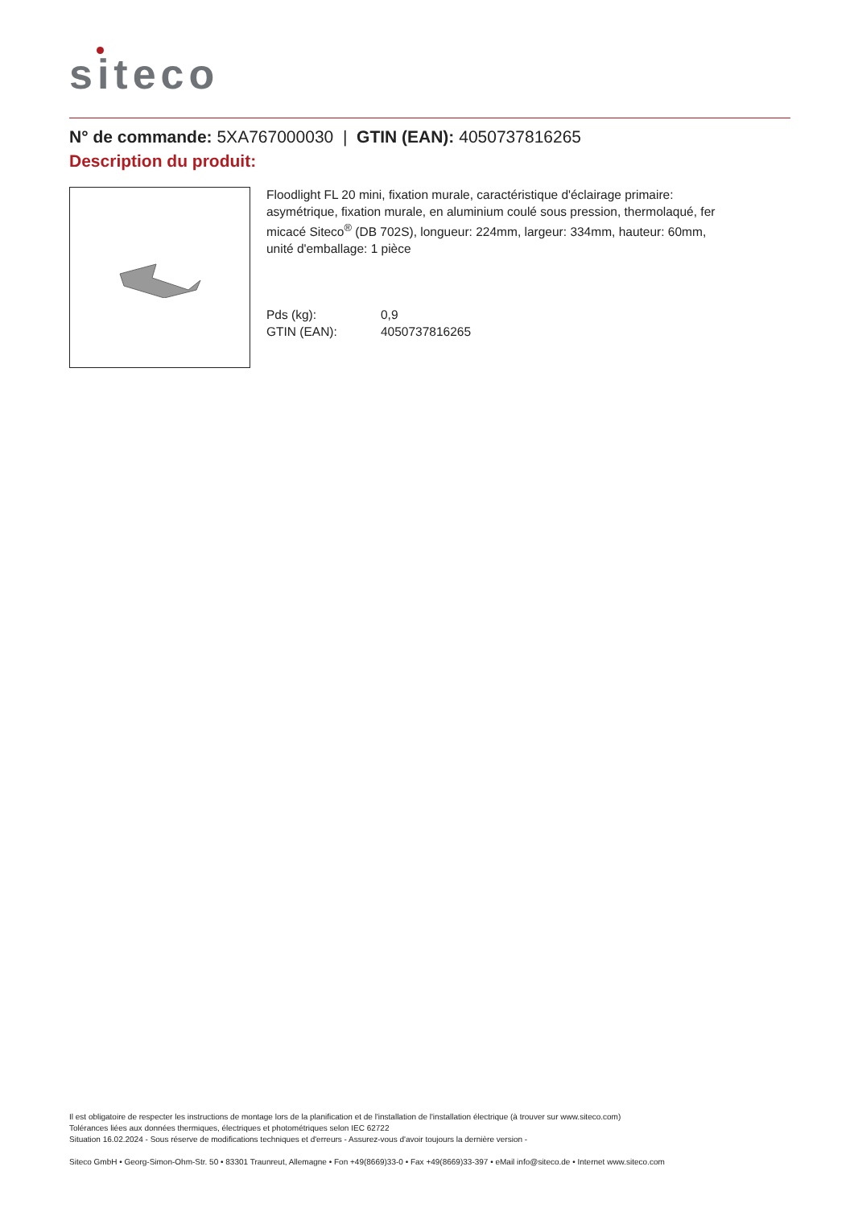siteco
N° de commande: 5XA767000030 | GTIN (EAN): 4050737816265
Description du produit:
Floodlight FL 20 mini, fixation murale, caractéristique d'éclairage primaire: asymétrique, fixation murale, en aluminium coulé sous pression, thermolaqué, fer micacé Siteco<sup>®</sup> (DB 702S), longueur: 224mm, largeur: 334mm, hauteur: 60mm, unité d'emballage: 1 pièce
Pds (kg): 0,9 GTIN (EAN): 4050737816265
Il est obligatoire de respecter les instructions de montage lors de la planification et de l'installation de l'installation électrique (à trouver sur www.siteco.com)
Tolérances liées aux données thermiques, électriques et photométriques selon IEC 62722
Situation 16.02.2024 - Sous réserve de modifications techniques et d'erreurs - Assurez-vous d'avoir toujours la dernière version -
Siteco GmbH • Georg-Simon-Ohm-Str. 50 • 83301 Traunreut, Allemagne • Fon +49(8669)33-0 • Fax +49(8669)33-397 • eMail info@siteco.de • Internet www.siteco.com